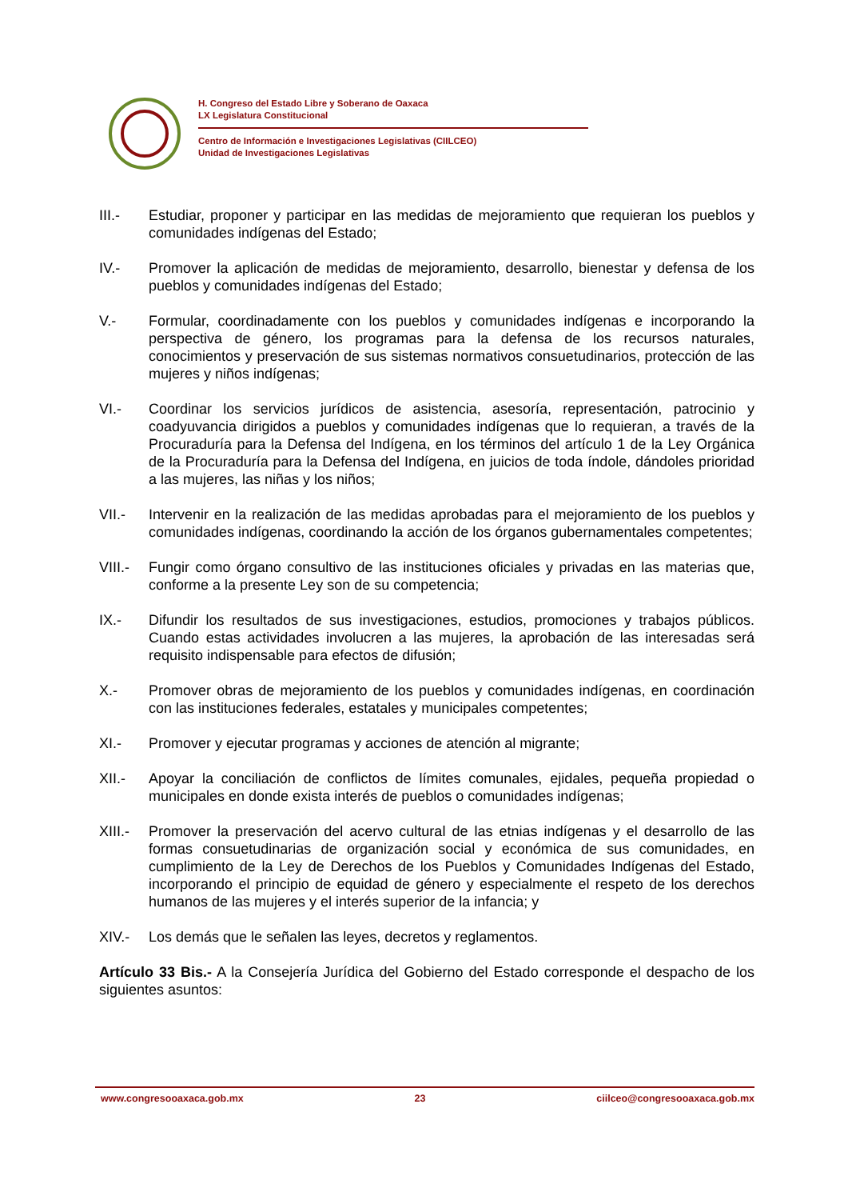H. Congreso del Estado Libre y Soberano de Oaxaca
LX Legislatura Constitucional
Centro de Información e Investigaciones Legislativas (CIILCEO)
Unidad de Investigaciones Legislativas
III.- Estudiar, proponer y participar en las medidas de mejoramiento que requieran los pueblos y comunidades indígenas del Estado;
IV.- Promover la aplicación de medidas de mejoramiento, desarrollo, bienestar y defensa de los pueblos y comunidades indígenas del Estado;
V.- Formular, coordinadamente con los pueblos y comunidades indígenas e incorporando la perspectiva de género, los programas para la defensa de los recursos naturales, conocimientos y preservación de sus sistemas normativos consuetudinarios, protección de las mujeres y niños indígenas;
VI.- Coordinar los servicios jurídicos de asistencia, asesoría, representación, patrocinio y coadyuvancia dirigidos a pueblos y comunidades indígenas que lo requieran, a través de la Procuraduría para la Defensa del Indígena, en los términos del artículo 1 de la Ley Orgánica de la Procuraduría para la Defensa del Indígena, en juicios de toda índole, dándoles prioridad a las mujeres, las niñas y los niños;
VII.- Intervenir en la realización de las medidas aprobadas para el mejoramiento de los pueblos y comunidades indígenas, coordinando la acción de los órganos gubernamentales competentes;
VIII.-
Fungir como órgano consultivo de las instituciones oficiales y privadas en las materias que, conforme a la presente Ley son de su competencia;
IX.- Difundir los resultados de sus investigaciones, estudios, promociones y trabajos públicos. Cuando estas actividades involucren a las mujeres, la aprobación de las interesadas será requisito indispensable para efectos de difusión;
X.- Promover obras de mejoramiento de los pueblos y comunidades indígenas, en coordinación con las instituciones federales, estatales y municipales competentes;
XI.- Promover y ejecutar programas y acciones de atención al migrante;
XII.- Apoyar la conciliación de conflictos de límites comunales, ejidales, pequeña propiedad o municipales en donde exista interés de pueblos o comunidades indígenas;
XIII.-
Promover la preservación del acervo cultural de las etnias indígenas y el desarrollo de las formas consuetudinarias de organización social y económica de sus comunidades, en cumplimiento de la Ley de Derechos de los Pueblos y Comunidades Indígenas del Estado, incorporando el principio de equidad de género y especialmente el respeto de los derechos humanos de las mujeres y el interés superior de la infancia; y
XIV.- Los demás que le señalen las leyes, decretos y reglamentos.
Artículo 33 Bis.- A la Consejería Jurídica del Gobierno del Estado corresponde el despacho de los siguientes asuntos:
www.congresooaxaca.gob.mx 23 ciilceo@congresooaxaca.gob.mx